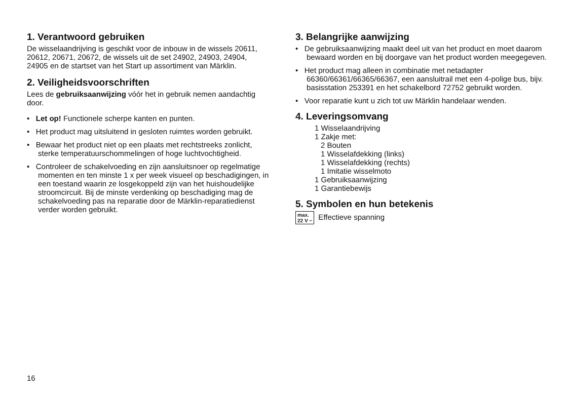1. Verantwoord gebruiken
De wisselaandrijving is geschikt voor de inbouw in de wissels 20611, 20612, 20671, 20672, de wissels uit de set 24902, 24903, 24904, 24905 en de startset van het Start up assortiment van Märklin.
2. Veiligheidsvoorschriften
Lees de gebruiksaanwijzing vóór het in gebruik nemen aandachtig door.
• Let op! Functionele scherpe kanten en punten.
• Het product mag uitsluitend in gesloten ruimtes worden gebruikt.
• Bewaar het product niet op een plaats met rechtstreeks zonlicht, sterke temperatuurschommelingen of hoge luchtvochtigheid.
• Controleer de schakelvoeding en zijn aansluitsnoer op regelmatige momenten en ten minste 1 x per week visueel op beschadigingen, in een toestand waarin ze losgekop­peld zijn van het huishoudelijke stroomcircuit. Bij de min­ste verdenking op beschadiging mag de schakelvoeding pas na reparatie door de Märklin-reparatiedienst verder worden gebruikt.
3. Belangrijke aanwijzing
• De gebruiksaanwijzing maakt deel uit van het product en moet daarom bewaard worden en bij doorgave van het product worden meegegeven.
• Het product mag alleen in combinatie met netadapter 66360/66361/66365/66367, een aansluitrail met een 4-polige bus, bijv. basisstation 253391 en het schakelbord 72752 gebruikt worden.
• Voor reparatie kunt u zich tot uw Märklin handelaar wenden.
4. Leveringsomvang
1 Wisselaandrijving
1 Zakje met:
2 Bouten
1 Wisselafdekking (links)
1 Wisselafdekking (rechts)
1 Imitatie wisselmoto
1 Gebruiksaanwijzing
1 Garantiebewijs
5. Symbolen en hun betekenis
max.
22 V ~ Effectieve spanning
16